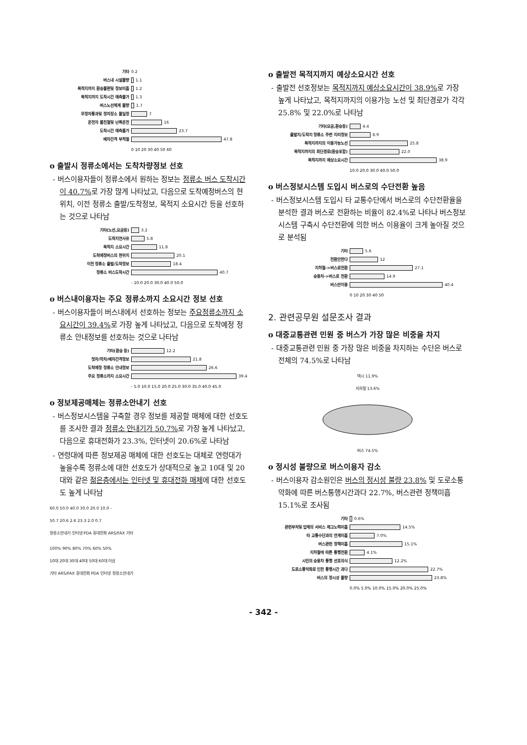기타 0.2
버스내 시설불량 1.1
목적지까지 환승불편및 정보미흡 1.2
목적지까지 도착시간 예측불가 1.3
버스노선체계 불량 1.7
무정차통과및 정차장소 불일정 7
운전자 불친절및 난폭운전 16
도착시간 예측불가 23.7
배차간격 부적절 47.8
0 10 20 30 40 50 60
o 출발시 정류소에서는 도착차량정보 선호
- 버스이용자들이 정류소에서 원하는 정보는 정류소 버스 도착시간이 40.7% 로 가장 많게 나타났고, 다음으로 도착예정버스의 현위치, 이전 정류소 출발/도착정보, 목적지 소요시간 등을 선호하는 것으로 나타남
기타(노선,요금등) 3.2
도착지연사유 5.8
목적지 소요시간 11.8
도착예정버스의 현위치 20.1
이전 정류소 출발/도착정보 18.4
정류소 버스도착시간 40.7
- 10.0 20.0 30.0 40.0 50.0
o 버스내이용자는 주요 정류소까지 소요시간 정보 선호
- 버스이용자들이 버스내에서 선호하는 정보는 주요정류소까지 소요시간이 39.4% 로 가장 높게 나타났고, 다음으로 도착예정 정류소 안내정보를 선호하는 것으로 나타남
기타(환승 등) 12.2
첫차/막차/배차간격정보 21.8
도착예정 정류소 안내정보 26.6
주요 정류소까지 소요시간 39.4
- 5.0 10.0 15.0 20.0 25.0 30.0 35.0 40.0 45.0
o 정보제공매체는 정류소안내기 선호
- 버스정보시스템을 구축할 경우 정보를 제공할 매체에 대한 선호도를 조사한 결과 정류소 안내기가 50.7% 로 가장 높게 나타났고, 다음으로 휴대전화가 23.3%, 인터넷이 20.6%로 나타남
- 연령대에 따른 정보제공 매체에 대한 선호도는 대체로 연령대가 높을수록 정류소에 대한 선호도가 상대적으로 높고 10대 및 20대와 같은 젊은층에서는 인터넷 및 휴대전화 매체에 대한 선호도도 높게 나타남
60.0 50.0 40.0 30.0 20.0 10.0 -
50.7 20.6 2.6 23.3 2.0 0.7
정류소안내기 인터넷 PDA 휴대전화 ARS/FAX 기타
100% 90% 80% 70% 60% 50%
10대 20대 30대 40대 50대 60대 이상
기타 ARS/FAX 휴대전화 PDA 인터넷 정류소안내기
o 출발전 목적지까지 예상소요시간 선호
- 출발전 선호정보는 목적지까지 예상소요시간이 38.9% 로 가장 높게 나타났고, 목적지까지의 이용가능 노선 및 최단경로가 각각 25.8% 및 22.0%로 나타남
기타(요금,환승등) 4.4
출발지/도착지 정류소 주변 지리정보 8.9
목적지까지의 이용가능노선 25.8
목적지까지의 최단경로(환승포함) 22.0
목적지까지 예상소요시간 38.9
10.0 20.0 30.0 40.0 50.0
o 버스정보시스템 도입시 버스로의 수단전환 높음
- 버스정보시스템 도입시 타 교통수단에서 버스로의 수단전환율을 분석한 결과 버스로 전환하는 비율이 82.4%로 나타나 버스정보시스템 구축시 수단전환에 의한 버스 이용율이 크게 높아질 것으로 분석됨
기타 5.6
전환안한다 12
지하철->버스로전환 27.1
승용차->버스로 전환 14.9
버스만이용 40.4
0 10 20 30 40 50
2. 관련공무원 설문조사 결과
o 대중교통관련 민원 중 버스가 가장 많은 비중을 차지
- 대중교통관련 민원 중 가장 많은 비중을 차지하는 수단은 버스로 전체의 74.5%로 나타남
택시 11.9%
지하철 13.6%
버스 74.5%
o 정시성 불량으로 버스이용자 감소
- 버스이용자 감소원인은 버스의 정시성 불량 23.8% 및 도로소통악화에 따른 버스통행시간과다 22.7%, 버스관련 정책미흡 15.1%로 조사됨
기타 0.6%
관련부처및 업체의 서비스 제고노력미흡 14.5%
타 교통수단과의 연계미흡 7.0%
버스관련 정책미흡 15.1%
지하철에 따른 통행전환 4.1%
시민의 승용차 통행 선호의식 12.2%
도로소통악화로 인한 통행시간 과다 22.7%
버스의 정시성 불량 23.8%
0.0% 5.0% 10.0% 15.0% 20.0% 25.0%
- 342 -